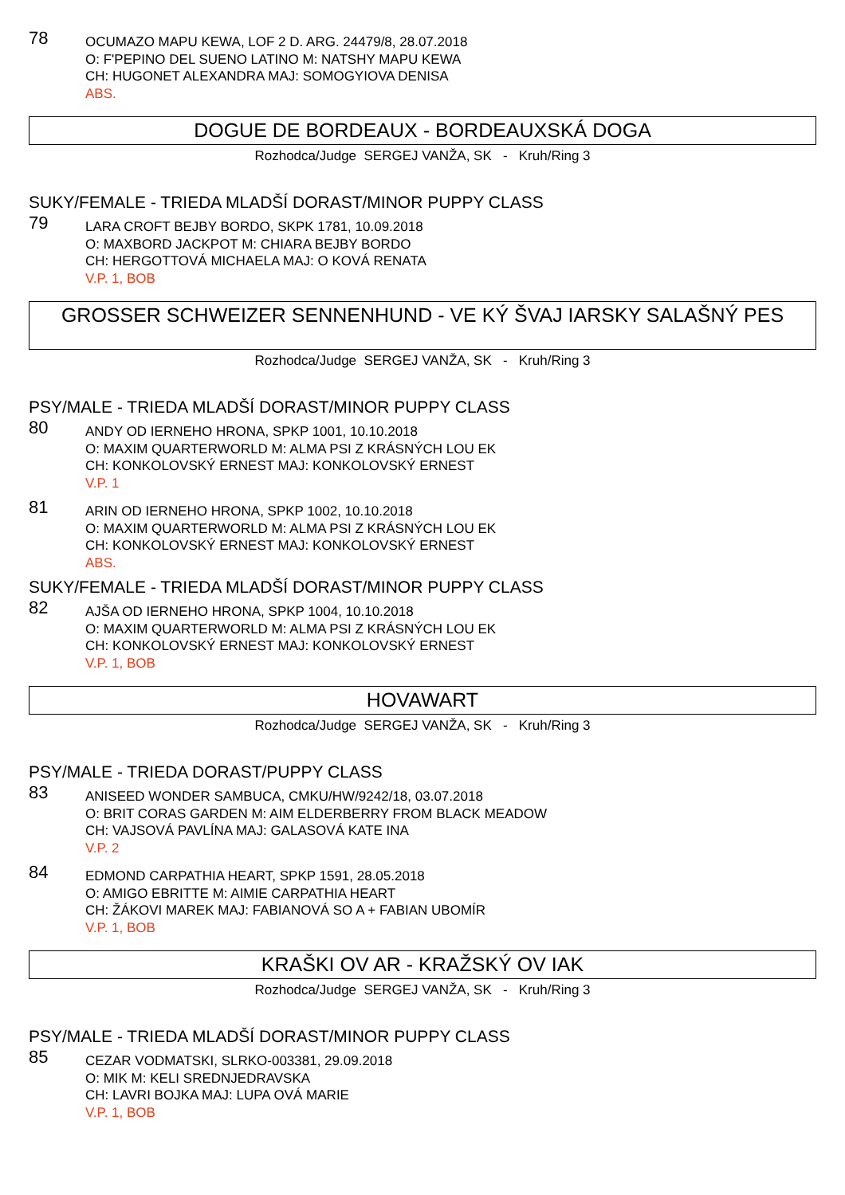78
OCUMAZO MAPU KEWA, LOF 2 D. ARG. 24479/8, 28.07.2018
O: F'PEPINO DEL SUENO LATINO M: NATSHY MAPU KEWA
CH: HUGONET ALEXANDRA MAJ: SOMOGYIOVA DENISA
ABS.
DOGUE DE BORDEAUX - BORDEAUXSKÁ DOGA
Rozhodca/Judge SERGEJ VANŽA, SK - Kruh/Ring 3
SUKY/FEMALE - TRIEDA MLADŠÍ DORAST/MINOR PUPPY CLASS
79
LARA CROFT BEJBY BORDO, SKPK 1781, 10.09.2018
O: MAXBORD JACKPOT M: CHIARA BEJBY BORDO
CH: HERGOTTOVÁ MICHAELA MAJ: O KOVÁ RENATA
V.P. 1, BOB
GROSSER SCHWEIZER SENNENHUND - VE KÝ ŠVAJ IARSKY SALAŠNÝ PES
Rozhodca/Judge SERGEJ VANŽA, SK - Kruh/Ring 3
PSY/MALE - TRIEDA MLADŠÍ DORAST/MINOR PUPPY CLASS
80
ANDY OD IERNEHO HRONA, SPKP 1001, 10.10.2018
O: MAXIM QUARTERWORLD M: ALMA PSI Z KRÁSNÝCH LOU EK
CH: KONKOLOVSKÝ ERNEST MAJ: KONKOLOVSKÝ ERNEST
V.P. 1
81
ARIN OD IERNEHO HRONA, SPKP 1002, 10.10.2018
O: MAXIM QUARTERWORLD M: ALMA PSI Z KRÁSNÝCH LOU EK
CH: KONKOLOVSKÝ ERNEST MAJ: KONKOLOVSKÝ ERNEST
ABS.
SUKY/FEMALE - TRIEDA MLADŠÍ DORAST/MINOR PUPPY CLASS
82
AJŠA OD IERNEHO HRONA, SPKP 1004, 10.10.2018
O: MAXIM QUARTERWORLD M: ALMA PSI Z KRÁSNÝCH LOU EK
CH: KONKOLOVSKÝ ERNEST MAJ: KONKOLOVSKÝ ERNEST
V.P. 1, BOB
HOVAWART
Rozhodca/Judge SERGEJ VANŽA, SK - Kruh/Ring 3
PSY/MALE - TRIEDA DORAST/PUPPY CLASS
83
ANISEED WONDER SAMBUCA, CMKU/HW/9242/18, 03.07.2018
O: BRIT CORAS GARDEN M: AIM ELDERBERRY FROM BLACK MEADOW
CH: VAJSOVÁ PAVLÍNA MAJ: GALASOVÁ KATE INA
V.P. 2
84
EDMOND CARPATHIA HEART, SPKP 1591, 28.05.2018
O: AMIGO EBRITTE M: AIMIE CARPATHIA HEART
CH: ŽÁKOVI MAREK MAJ: FABIANOVÁ SO A + FABIAN UBOMÍR
V.P. 1, BOB
KRAŠKI OV AR - KRAŽSKÝ OV IAK
Rozhodca/Judge SERGEJ VANŽA, SK - Kruh/Ring 3
PSY/MALE - TRIEDA MLADŠÍ DORAST/MINOR PUPPY CLASS
85
CEZAR VODMATSKI, SLRKO-003381, 29.09.2018
O: MIK M: KELI SREDNJEDRAVSKA
CH: LAVRI BOJKA MAJ: LUPA OVÁ MARIE
V.P. 1, BOB